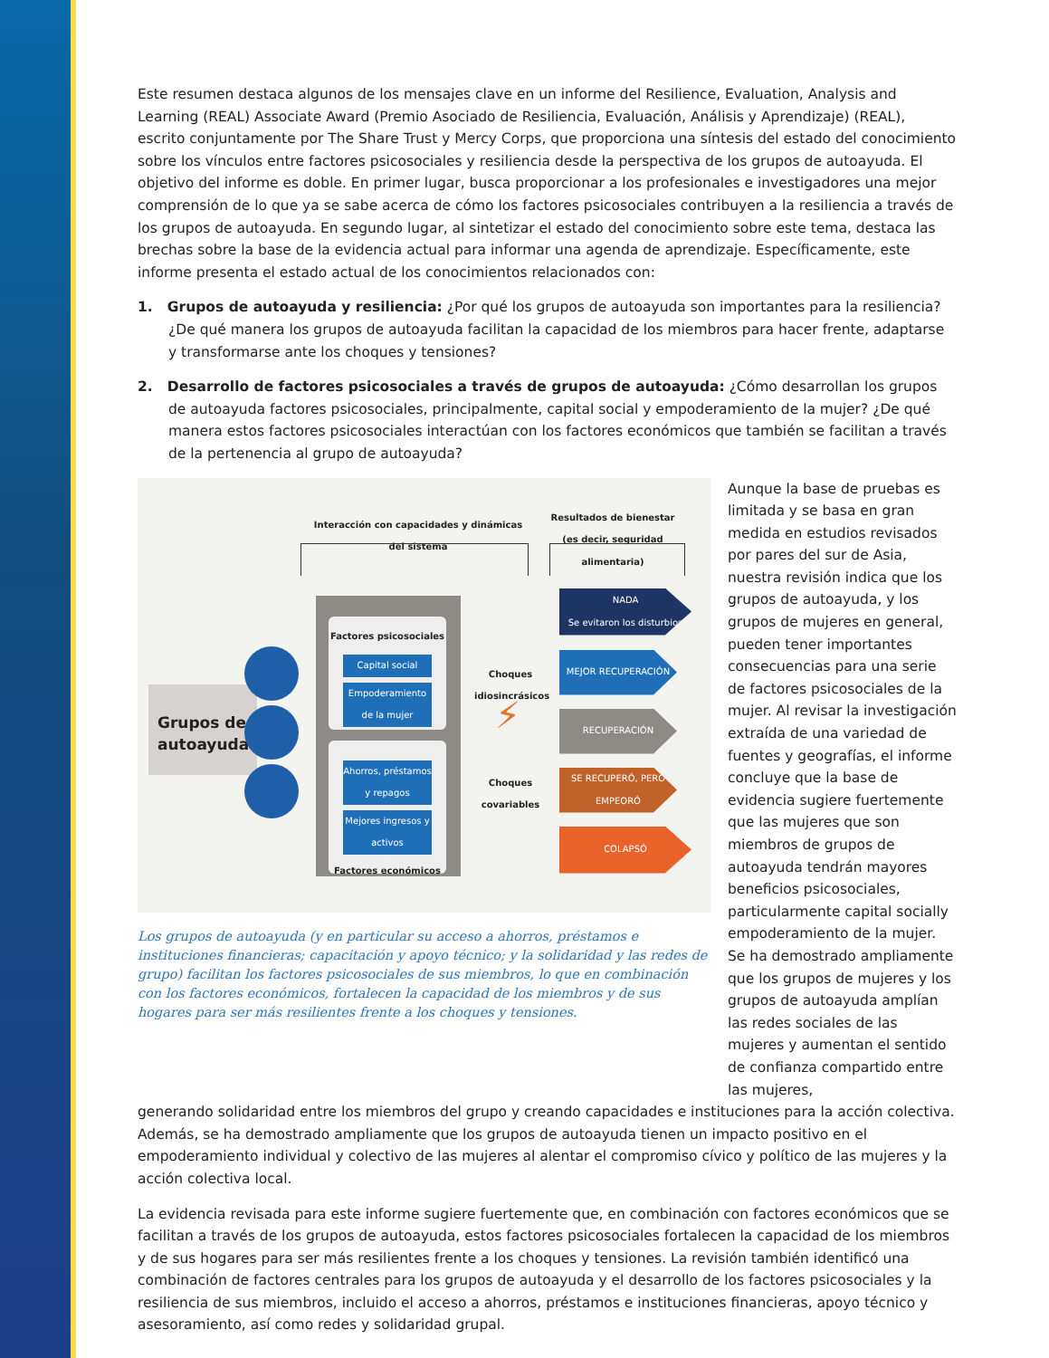Este resumen destaca algunos de los mensajes clave en un informe del Resilience, Evaluation, Analysis and Learning (REAL) Associate Award (Premio Asociado de Resiliencia, Evaluación, Análisis y Aprendizaje) (REAL), escrito conjuntamente por The Share Trust y Mercy Corps, que proporciona una síntesis del estado del conocimiento sobre los vínculos entre factores psicosociales y resiliencia desde la perspectiva de los grupos de autoayuda. El objetivo del informe es doble. En primer lugar, busca proporcionar a los profesionales e investigadores una mejor comprensión de lo que ya se sabe acerca de cómo los factores psicosociales contribuyen a la resiliencia a través de los grupos de autoayuda. En segundo lugar, al sintetizar el estado del conocimiento sobre este tema, destaca las brechas sobre la base de la evidencia actual para informar una agenda de aprendizaje. Específicamente, este informe presenta el estado actual de los conocimientos relacionados con:
1. Grupos de autoayuda y resiliencia: ¿Por qué los grupos de autoayuda son importantes para la resiliencia? ¿De qué manera los grupos de autoayuda facilitan la capacidad de los miembros para hacer frente, adaptarse y transformarse ante los choques y tensiones?
2. Desarrollo de factores psicosociales a través de grupos de autoayuda: ¿Cómo desarrollan los grupos de autoayuda factores psicosociales, principalmente, capital social y empoderamiento de la mujer? ¿De qué manera estos factores psicosociales interactúan con los factores económicos que también se facilitan a través de la pertenencia al grupo de autoayuda?
Interacción con capacidades y dinámicas del sistema
Resultados de bienestar (es decir, seguridad alimentaria)
Grupos de autoayuda
Factores psicosociales
Capital social
Empoderamiento de la mujer
Ahorros, préstamos y repagos
Mejores ingresos y activos
Factores económicos
Choques idiosincrásicos
⚡
Choques covariables
NADA
Se evitaron los disturbios
MEJOR RECUPERACIÓN
RECUPERACIÓN
SE RECUPERÓ, PERO EMPEORÓ
COLAPSÓ
Los grupos de autoayuda (y en particular su acceso a ahorros, préstamos e instituciones financieras; capacitación y apoyo técnico; y la solidaridad y las redes de grupo) facilitan los factores psicosociales de sus miembros, lo que en combinación con los factores económicos, fortalecen la capacidad de los miembros y de sus hogares para ser más resilientes frente a los choques y tensiones.
Aunque la base de pruebas es limitada y se basa en gran medida en estudios revisados por pares del sur de Asia, nuestra revisión indica que los grupos de autoayuda, y los grupos de mujeres en general, pueden tener importantes consecuencias para una serie de factores psicosociales de la mujer. Al revisar la investigación extraída de una variedad de fuentes y geografías, el informe concluye que la base de evidencia sugiere fuertemente que las mujeres que son miembros de grupos de autoayuda tendrán mayores beneficios psicosociales, particularmente capital socially empoderamiento de la mujer. Se ha demostrado ampliamente que los grupos de mujeres y los grupos de autoayuda amplían las redes sociales de las mujeres y aumentan el sentido de confianza compartido entre las mujeres,
generando solidaridad entre los miembros del grupo y creando capacidades e instituciones para la acción colectiva. Además, se ha demostrado ampliamente que los grupos de autoayuda tienen un impacto positivo en el empoderamiento individual y colectivo de las mujeres al alentar el compromiso cívico y político de las mujeres y la acción colectiva local.
La evidencia revisada para este informe sugiere fuertemente que, en combinación con factores económicos que se facilitan a través de los grupos de autoayuda, estos factores psicosociales fortalecen la capacidad de los miembros y de sus hogares para ser más resilientes frente a los choques y tensiones. La revisión también identificó una combinación de factores centrales para los grupos de autoayuda y el desarrollo de los factores psicosociales y la resiliencia de sus miembros, incluido el acceso a ahorros, préstamos e instituciones financieras, apoyo técnico y asesoramiento, así como redes y solidaridad grupal.